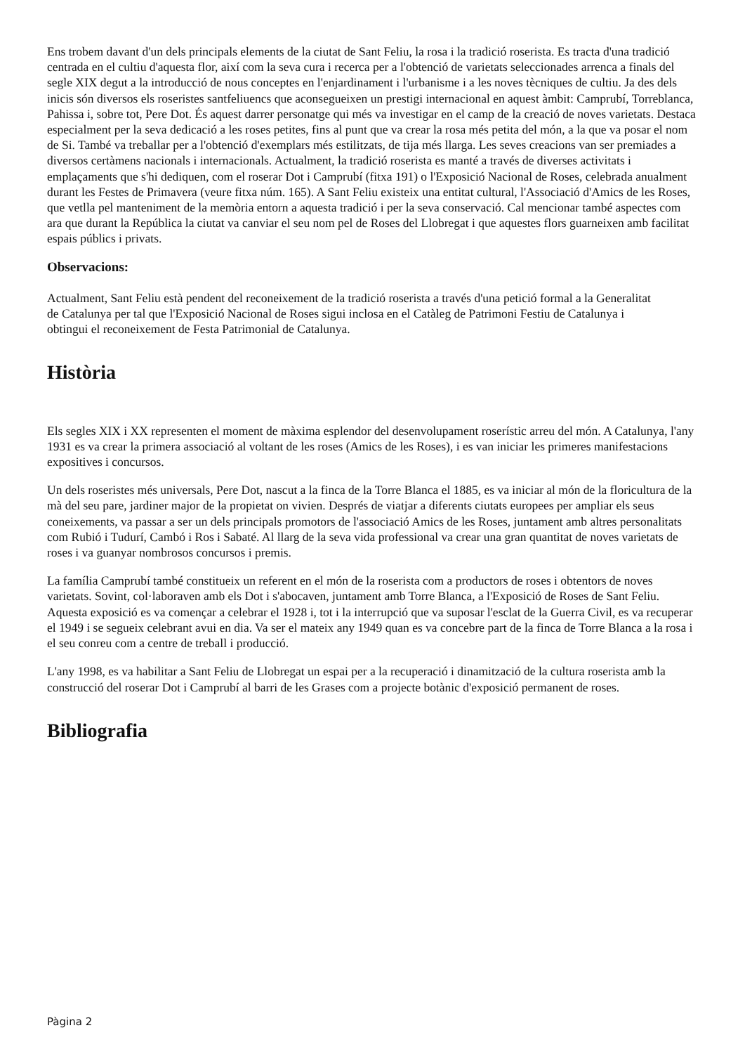Ens trobem davant d'un dels principals elements de la ciutat de Sant Feliu, la rosa i la tradició roserista. Es tracta d'una tradició centrada en el cultiu d'aquesta flor, així com la seva cura i recerca per a l'obtenció de varietats seleccionades arrenca a finals del segle XIX degut a la introducció de nous conceptes en l'enjardinament i l'urbanisme i a les noves tècniques de cultiu. Ja des dels inicis són diversos els roseristes santfeliuencs que aconsegueixen un prestigi internacional en aquest àmbit: Camprubí, Torreblanca, Pahissa i, sobre tot, Pere Dot. És aquest darrer personatge qui més va investigar en el camp de la creació de noves varietats. Destaca especialment per la seva dedicació a les roses petites, fins al punt que va crear la rosa més petita del món, a la que va posar el nom de Si. També va treballar per a l'obtenció d'exemplars més estilitzats, de tija més llarga. Les seves creacions van ser premiades a diversos certàmens nacionals i internacionals. Actualment, la tradició roserista es manté a través de diverses activitats i emplaçaments que s'hi dediquen, com el roserar Dot i Camprubí (fitxa 191) o l'Exposició Nacional de Roses, celebrada anualment durant les Festes de Primavera (veure fitxa núm. 165). A Sant Feliu existeix una entitat cultural, l'Associació d'Amics de les Roses, que vetlla pel manteniment de la memòria entorn a aquesta tradició i per la seva conservació. Cal mencionar també aspectes com ara que durant la República la ciutat va canviar el seu nom pel de Roses del Llobregat i que aquestes flors guarneixen amb facilitat espais públics i privats.
Observacions:
Actualment, Sant Feliu està pendent del reconeixement de la tradició roserista a través d'una petició formal a la Generalitat de Catalunya per tal que l'Exposició Nacional de Roses sigui inclosa en el Catàleg de Patrimoni Festiu de Catalunya i obtingui el reconeixement de Festa Patrimonial de Catalunya.
Història
Els segles XIX i XX representen el moment de màxima esplendor del desenvolupament roserístic arreu del món. A Catalunya, l'any 1931 es va crear la primera associació al voltant de les roses (Amics de les Roses), i es van iniciar les primeres manifestacions expositives i concursos.
Un dels roseristes més universals, Pere Dot, nascut a la finca de la Torre Blanca el 1885, es va iniciar al món de la floricultura de la mà del seu pare, jardiner major de la propietat on vivien. Després de viatjar a diferents ciutats europees per ampliar els seus coneixements, va passar a ser un dels principals promotors de l'associació Amics de les Roses, juntament amb altres personalitats com Rubió i Tudurí, Cambó i Ros i Sabaté. Al llarg de la seva vida professional va crear una gran quantitat de noves varietats de roses i va guanyar nombrosos concursos i premis.
La família Camprubí també constitueix un referent en el món de la roserista com a productors de roses i obtentors de noves varietats. Sovint, col·laboraven amb els Dot i s'abocaven, juntament amb Torre Blanca, a l'Exposició de Roses de Sant Feliu. Aquesta exposició es va començar a celebrar el 1928 i, tot i la interrupció que va suposar l'esclat de la Guerra Civil, es va recuperar el 1949 i se segueix celebrant avui en dia. Va ser el mateix any 1949 quan es va concebre part de la finca de Torre Blanca a la rosa i el seu conreu com a centre de treball i producció.
L'any 1998, es va habilitar a Sant Feliu de Llobregat un espai per a la recuperació i dinamització de la cultura roserista amb la construcció del roserar Dot i Camprubí al barri de les Grases com a projecte botànic d'exposició permanent de roses.
Bibliografia
Pàgina 2